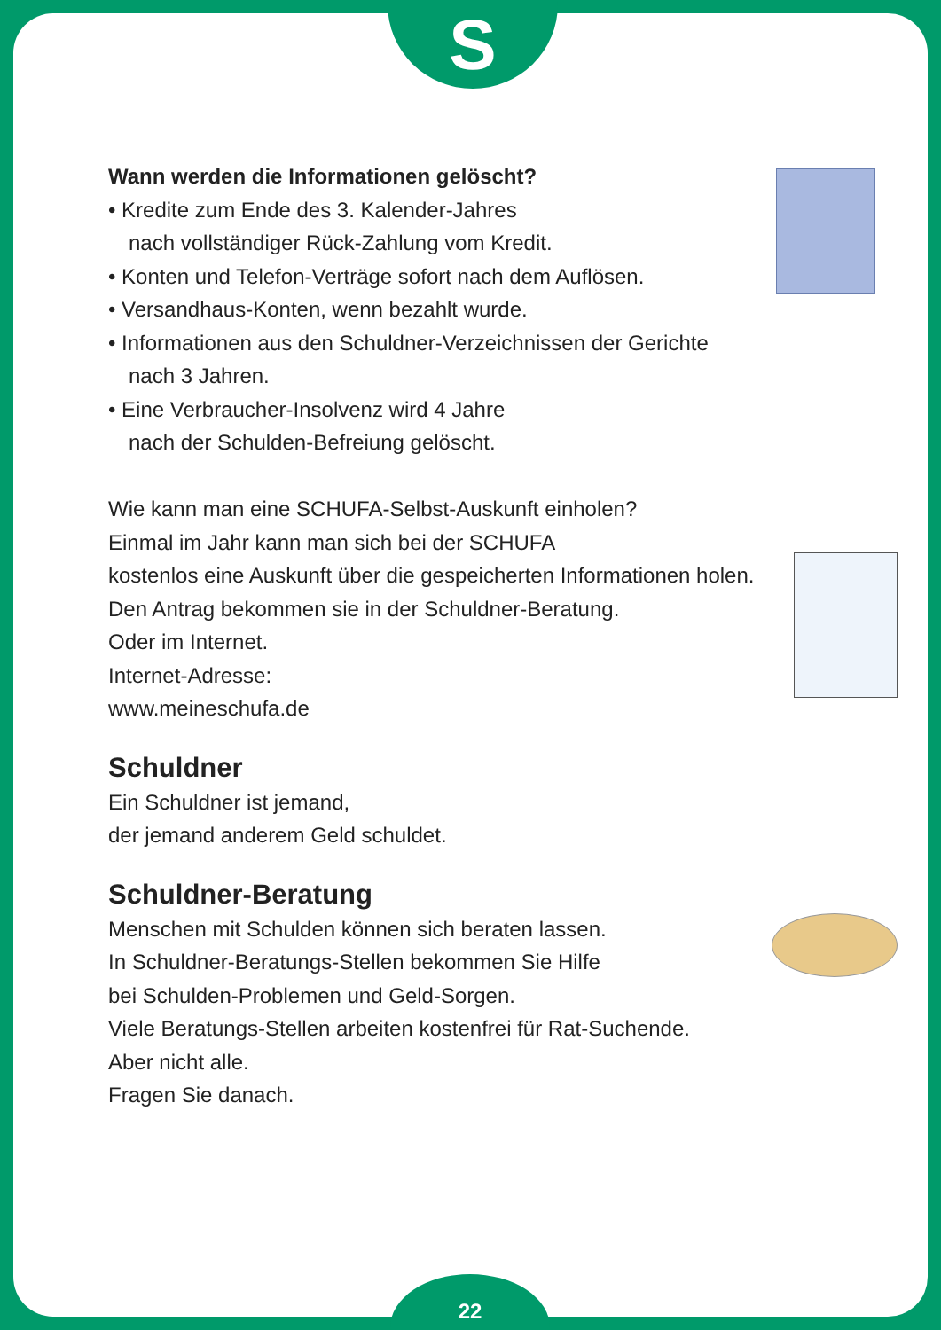S
Wann werden die Informationen gelöscht?
• Kredite zum Ende des 3. Kalender-Jahres
nach vollständiger Rück-Zahlung vom Kredit.
• Konten und Telefon-Verträge sofort nach dem Auflösen.
• Versandhaus-Konten, wenn bezahlt wurde.
• Informationen aus den Schuldner-Verzeichnissen der Gerichte
nach 3 Jahren.
• Eine Verbraucher-Insolvenz wird 4 Jahre
nach der Schulden-Befreiung gelöscht.
Wie kann man eine SCHUFA-Selbst-Auskunft einholen?
Einmal im Jahr kann man sich bei der SCHUFA
kostenlos eine Auskunft über die gespeicherten Informationen holen.
Den Antrag bekommen sie in der Schuldner-Beratung.
Oder im Internet.
Internet-Adresse:
www.meineschufa.de
Schuldner
Ein Schuldner ist jemand,
der jemand anderem Geld schuldet.
Schuldner-Beratung
Menschen mit Schulden können sich beraten lassen.
In Schuldner-Beratungs-Stellen bekommen Sie Hilfe
bei Schulden-Problemen und Geld-Sorgen.
Viele Beratungs-Stellen arbeiten kostenfrei für Rat-Suchende.
Aber nicht alle.
Fragen Sie danach.
22